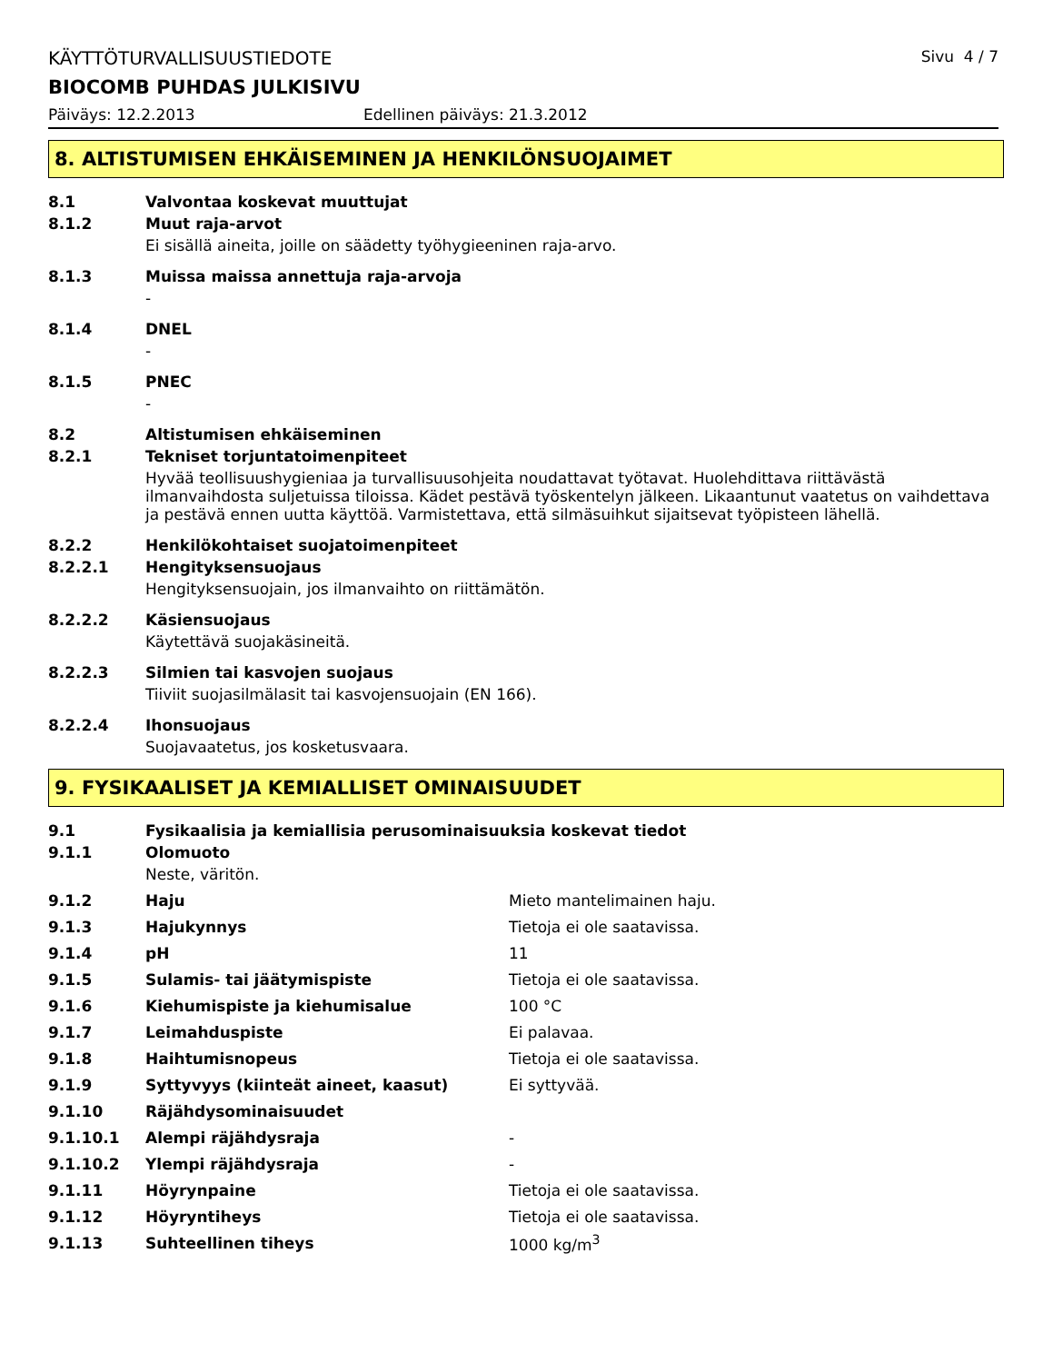KÄYTTÖTURVALLISUUSTIEDOTE Sivu 4 / 7
BIOCOMB PUHDAS JULKISIVU
Päiväys: 12.2.2013 Edellinen päiväys: 21.3.2012
8. ALTISTUMISEN EHKÄISEMINEN JA HENKILÖNSUOJAIMET
8.1 Valvontaa koskevat muuttujat
8.1.2 Muut raja-arvot
Ei sisällä aineita, joille on säädetty työhygieeninen raja-arvo.
8.1.3 Muissa maissa annettuja raja-arvoja
-
8.1.4 DNEL
-
8.1.5 PNEC
-
8.2 Altistumisen ehkäiseminen
8.2.1 Tekniset torjuntatoimenpiteet
Hyvää teollisuushygieniaa ja turvallisuusohjeita noudattavat työtavat. Huolehdittava riittävästä ilmanvaihdosta suljetuissa tiloissa. Kädet pestävä työskentelyn jälkeen. Likaantunut vaatetus on vaihdettava ja pestävä ennen uutta käyttöä. Varmistettava, että silmäsuihkut sijaitsevat työpisteen lähellä.
8.2.2 Henkilökohtaiset suojatoimenpiteet
8.2.2.1 Hengityksensuojaus
Hengityksensuojain, jos ilmanvaihto on riittämätön.
8.2.2.2 Käsiensuojaus
Käytettävä suojakäsineitä.
8.2.2.3 Silmien tai kasvojen suojaus
Tiiviit suojasilmälasit tai kasvojensuojain (EN 166).
8.2.2.4 Ihonsuojaus
Suojavaatetus, jos kosketusvaara.
9. FYSIKAALISET JA KEMIALLISET OMINAISUUDET
9.1 Fysikaalisia ja kemiallisia perusominaisuuksia koskevat tiedot
9.1.1 Olomuoto
Neste, väritön.
| 9.1.2 | Haju | Mieto mantelimainen haju. |
| 9.1.3 | Hajukynnys | Tietoja ei ole saatavissa. |
| 9.1.4 | pH | 11 |
| 9.1.5 | Sulamis- tai jäätymispiste | Tietoja ei ole saatavissa. |
| 9.1.6 | Kiehumispiste ja kiehumisalue | 100 °C |
| 9.1.7 | Leimahduspiste | Ei palavaa. |
| 9.1.8 | Haihtumisnopeus | Tietoja ei ole saatavissa. |
| 9.1.9 | Syttyvyys (kiinteät aineet, kaasut) | Ei syttyvää. |
| 9.1.10 | Räjähdysominaisuudet | |
| 9.1.10.1 | Alempi räjähdysraja | - |
| 9.1.10.2 | Ylempi räjähdysraja | - |
| 9.1.11 | Höyrynpaine | Tietoja ei ole saatavissa. |
| 9.1.12 | Höyryntiheys | Tietoja ei ole saatavissa. |
| 9.1.13 | Suhteellinen tiheys | 1000 kg/m<sup>3</sup> |